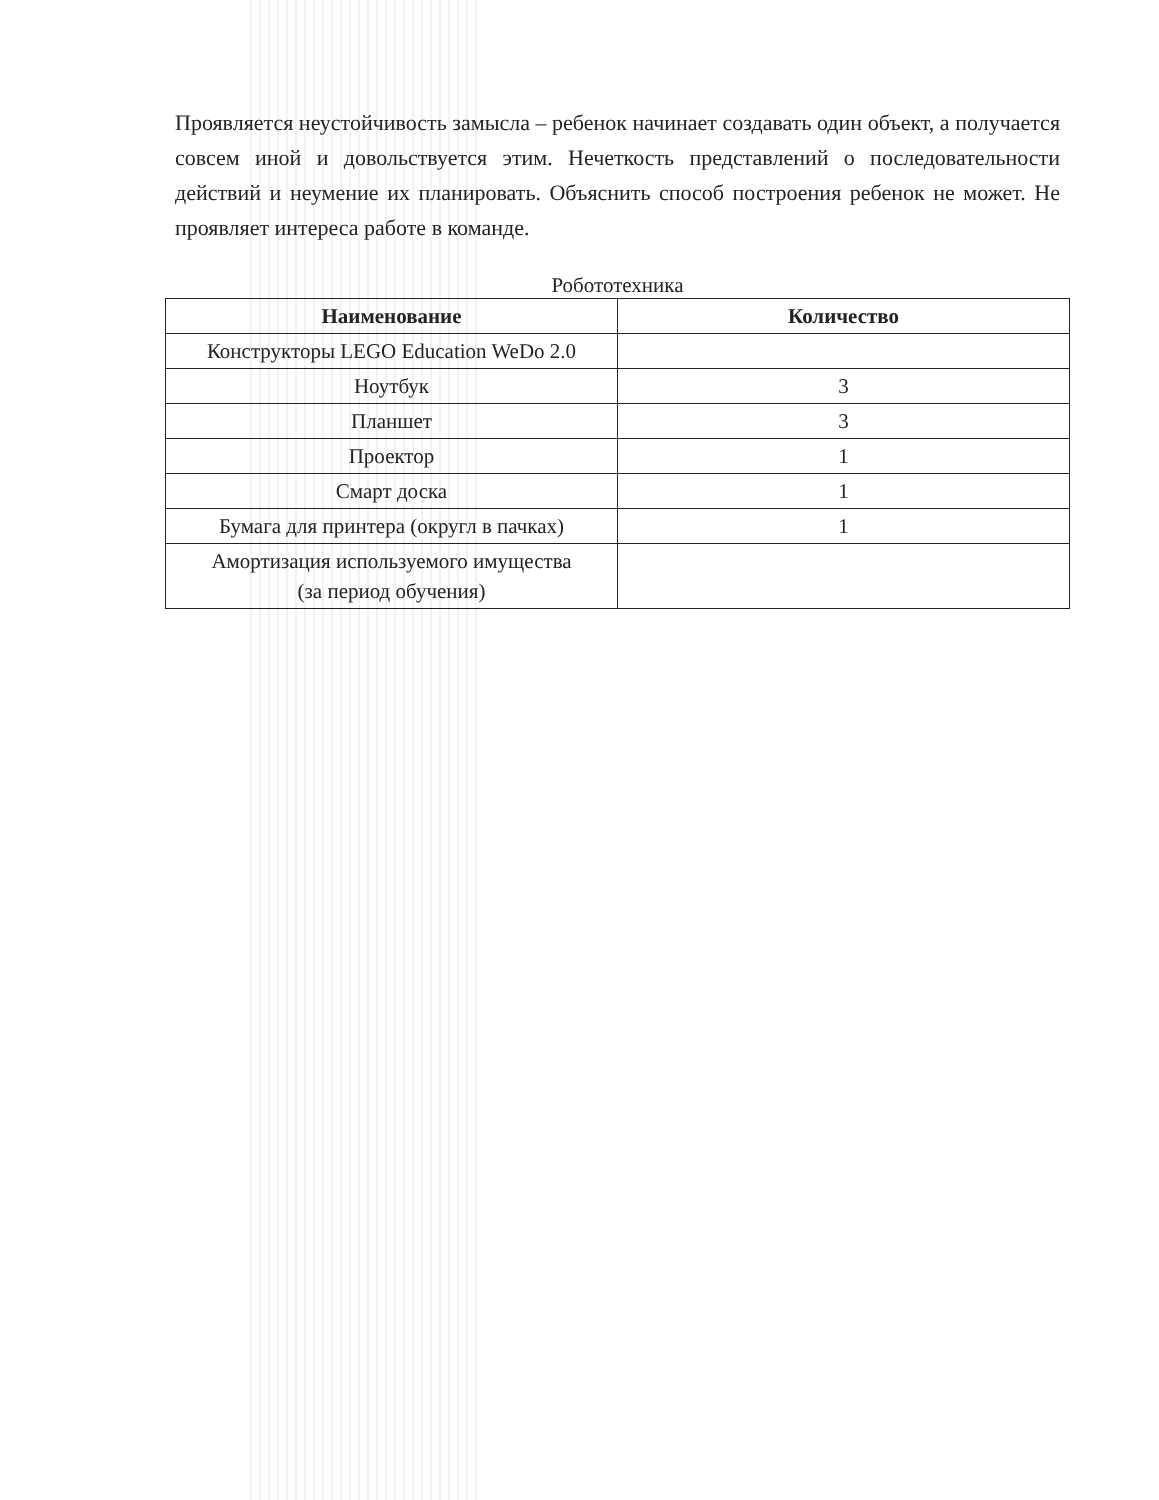Проявляется неустойчивость замысла – ребенок начинает создавать один объект, а получается совсем иной и довольствуется этим. Нечеткость представлений о последовательности действий и неумение их планировать. Объяснить способ построения ребенок не может. Не проявляет интереса работе в команде.
Робототехника
| Наименование | Количество |
| --- | --- |
| Конструкторы LEGO Education WeDo 2.0 | |
| Ноутбук | 3 |
| Планшет | 3 |
| Проектор | 1 |
| Смарт доска | 1 |
| Бумага для принтера (округл в пачках) | 1 |
| Амортизация используемого имущества (за период обучения) | |